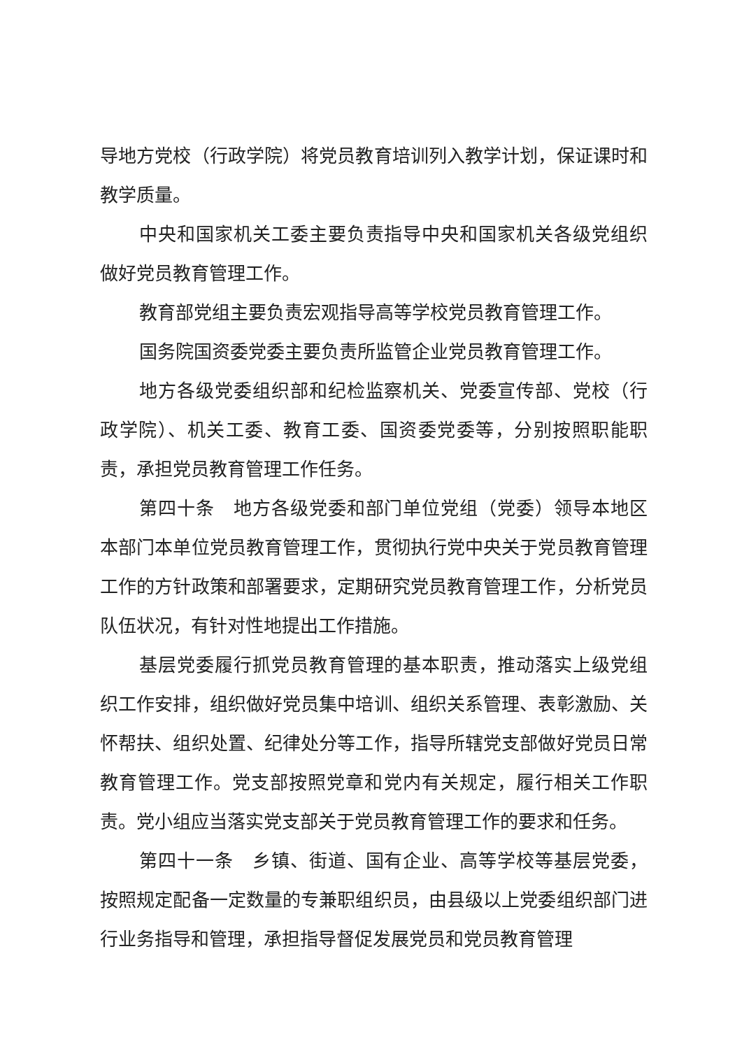导地方党校（行政学院）将党员教育培训列入教学计划，保证课时和教学质量。
中央和国家机关工委主要负责指导中央和国家机关各级党组织做好党员教育管理工作。
教育部党组主要负责宏观指导高等学校党员教育管理工作。
国务院国资委党委主要负责所监管企业党员教育管理工作。
地方各级党委组织部和纪检监察机关、党委宣传部、党校（行政学院）、机关工委、教育工委、国资委党委等，分别按照职能职责，承担党员教育管理工作任务。
第四十条　地方各级党委和部门单位党组（党委）领导本地区本部门本单位党员教育管理工作，贯彻执行党中央关于党员教育管理工作的方针政策和部署要求，定期研究党员教育管理工作，分析党员队伍状况，有针对性地提出工作措施。
基层党委履行抓党员教育管理的基本职责，推动落实上级党组织工作安排，组织做好党员集中培训、组织关系管理、表彰激励、关怀帮扶、组织处置、纪律处分等工作，指导所辖党支部做好党员日常教育管理工作。党支部按照党章和党内有关规定，履行相关工作职责。党小组应当落实党支部关于党员教育管理工作的要求和任务。
第四十一条　乡镇、街道、国有企业、高等学校等基层党委，按照规定配备一定数量的专兼职组织员，由县级以上党委组织部门进行业务指导和管理，承担指导督促发展党员和党员教育管理